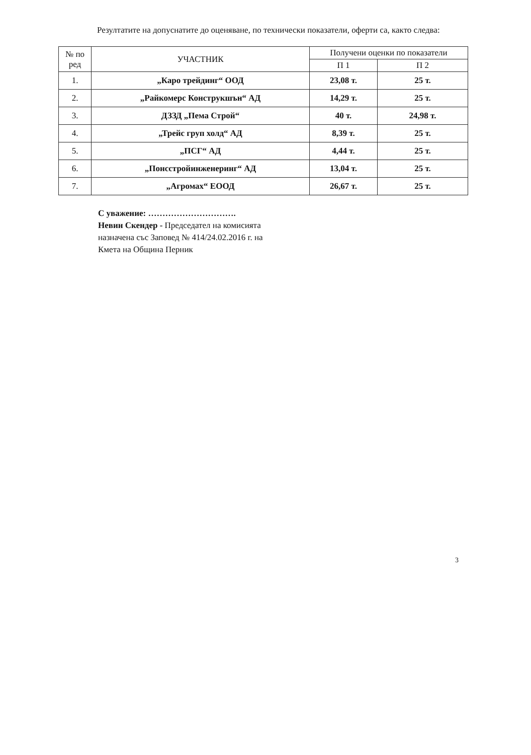Резултатите на допуснатите до оценяване, по технически показатели, оферти са, както следва:
| № по ред | УЧАСТНИК | Получени оценки по показатели | |
| --- | --- | --- | --- |
| | | П 1 | П 2 |
| 1. | „Каро трейдинг“ ООД | 23,08 т. | 25 т. |
| 2. | „Райкомерс Конструкшън“ АД | 14,29 т. | 25 т. |
| 3. | ДЗЗД „Пема Строй“ | 40 т. | 24,98 т. |
| 4. | „Трейс груп холд“ АД | 8,39 т. | 25 т. |
| 5. | „ПСГ“ АД | 4,44 т. | 25 т. |
| 6. | „Понсстройинженеринг“ АД | 13,04 т. | 25 т. |
| 7. | „Агромах“ ЕООД | 26,67 т. | 25 т. |
С уважение: ………………………….
Невин Скендер - Председател на комисията
назначена със Заповед № 414/24.02.2016 г. на
Кмета на Община Перник
3